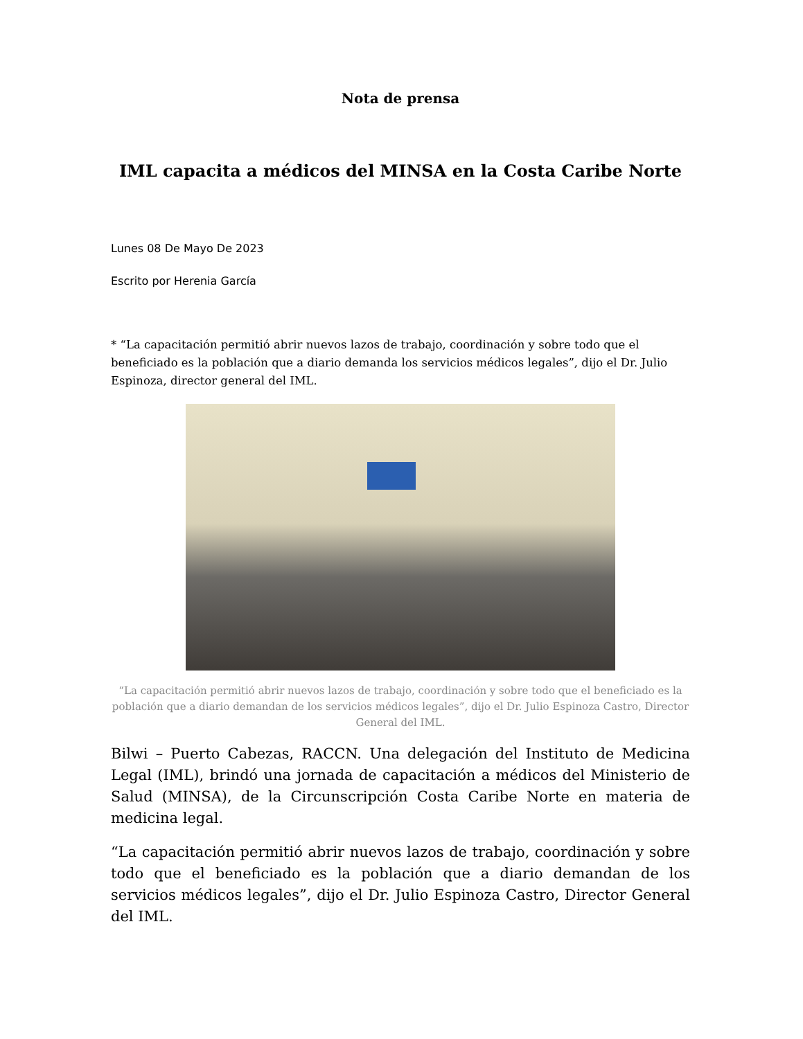Nota de prensa
IML capacita a médicos del MINSA en la Costa Caribe Norte
Lunes 08 De Mayo De 2023
Escrito por Herenia García
* “La capacitación permitió abrir nuevos lazos de trabajo, coordinación y sobre todo que el beneficiado es la población que a diario demanda los servicios médicos legales”, dijo el Dr. Julio Espinoza, director general del IML.
“La capacitación permitió abrir nuevos lazos de trabajo, coordinación y sobre todo que el beneficiado es la población que a diario demandan de los servicios médicos legales”, dijo el Dr. Julio Espinoza Castro, Director General del IML.
Bilwi – Puerto Cabezas, RACCN. Una delegación del Instituto de Medicina Legal (IML), brindó una jornada de capacitación a médicos del Ministerio de Salud (MINSA), de la Circunscripción Costa Caribe Norte en materia de medicina legal.
“La capacitación permitió abrir nuevos lazos de trabajo, coordinación y sobre todo que el beneficiado es la población que a diario demandan de los servicios médicos legales”, dijo el Dr. Julio Espinoza Castro, Director General del IML.